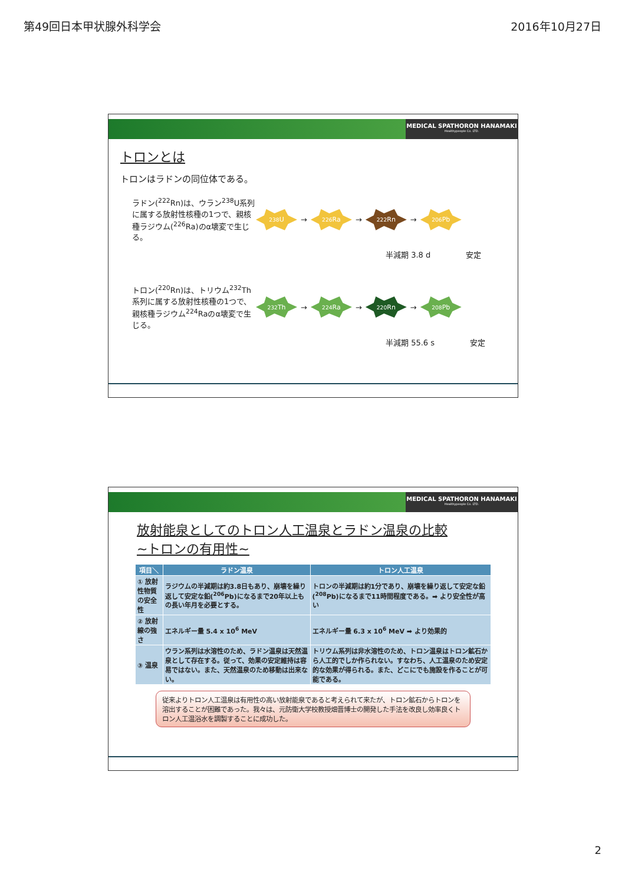第49回日本甲状腺外科学会 2016年10月27日
MEDICAL SPATHORON HANAMAKI
Healthypeople Co. LTD.
トロンとは
トロンはラドンの同位体である。
ラドン(<sup>222</sup>Rn)は、ウラン<sup>238</sup>U系列に属する放射性核種の1つで、親核種ラジウム(<sup>226</sup>Ra)のα壊変で生じる。
<sup>238</sup>U
→
<sup>226</sup>Ra
→
<sup>222</sup>Rn
→
<sup>206</sup>Pb
半減期 3.8 d 安定
トロン(<sup>220</sup>Rn)は、トリウム<sup>232</sup>Th系列に属する放射性核種の1つで、親核種ラジウム<sup>224</sup>Raのα壊変で生じる。
<sup>232</sup>Th
→
<sup>224</sup>Ra
→
<sup>220</sup>Rn
→
<sup>208</sup>Pb
半減期 55.6 s 安定
MEDICAL SPATHORON HANAMAKI
Healthypeople Co. LTD.
放射能泉としてのトロン人工温泉とラドン温泉の比較
~トロンの有用性~
| 項目＼ | ラドン温泉 | トロン人工温泉 |
| --- | --- | --- |
| ① 放射性物質の安全性 | ラジウムの半減期は約3.8日もあり、崩壊を繰り返して安定な鉛(<sup>206</sup>Pb)になるまで20年以上もの長い年月を必要とする。 | トロンの半減期は約1分であり、崩壊を繰り返して安定な鉛(<sup>208</sup>Pb)になるまで11時間程度である。➡ より安全性が高い |
| ② 放射線の強さ | エネルギー量 5.4 x 10<sup>6</sup> MeV | エネルギー量 6.3 x 10<sup>6</sup> MeV ➡ より効果的 |
| ③ 温泉 | ウラン系列は水溶性のため、ラドン温泉は天然温泉として存在する。従って、効果の安定維持は容易ではない。また、天然温泉のため移動は出来ない。 | トリウム系列は非水溶性のため、トロン温泉はトロン鉱石から人工的でしか作られない。すなわち、人工温泉のため安定的な効果が得られる。また、どこにでも施設を作ることが可能である。 |
従来よりトロン人工温泉は有用性の高い放射能泉であると考えられて来たが、トロン鉱石からトロンを溶出することが困難であった。我々は、元防衛大学校教授畑晋博士の開発した手法を改良し効率良くトロン人工温浴水を調製することに成功した。
2